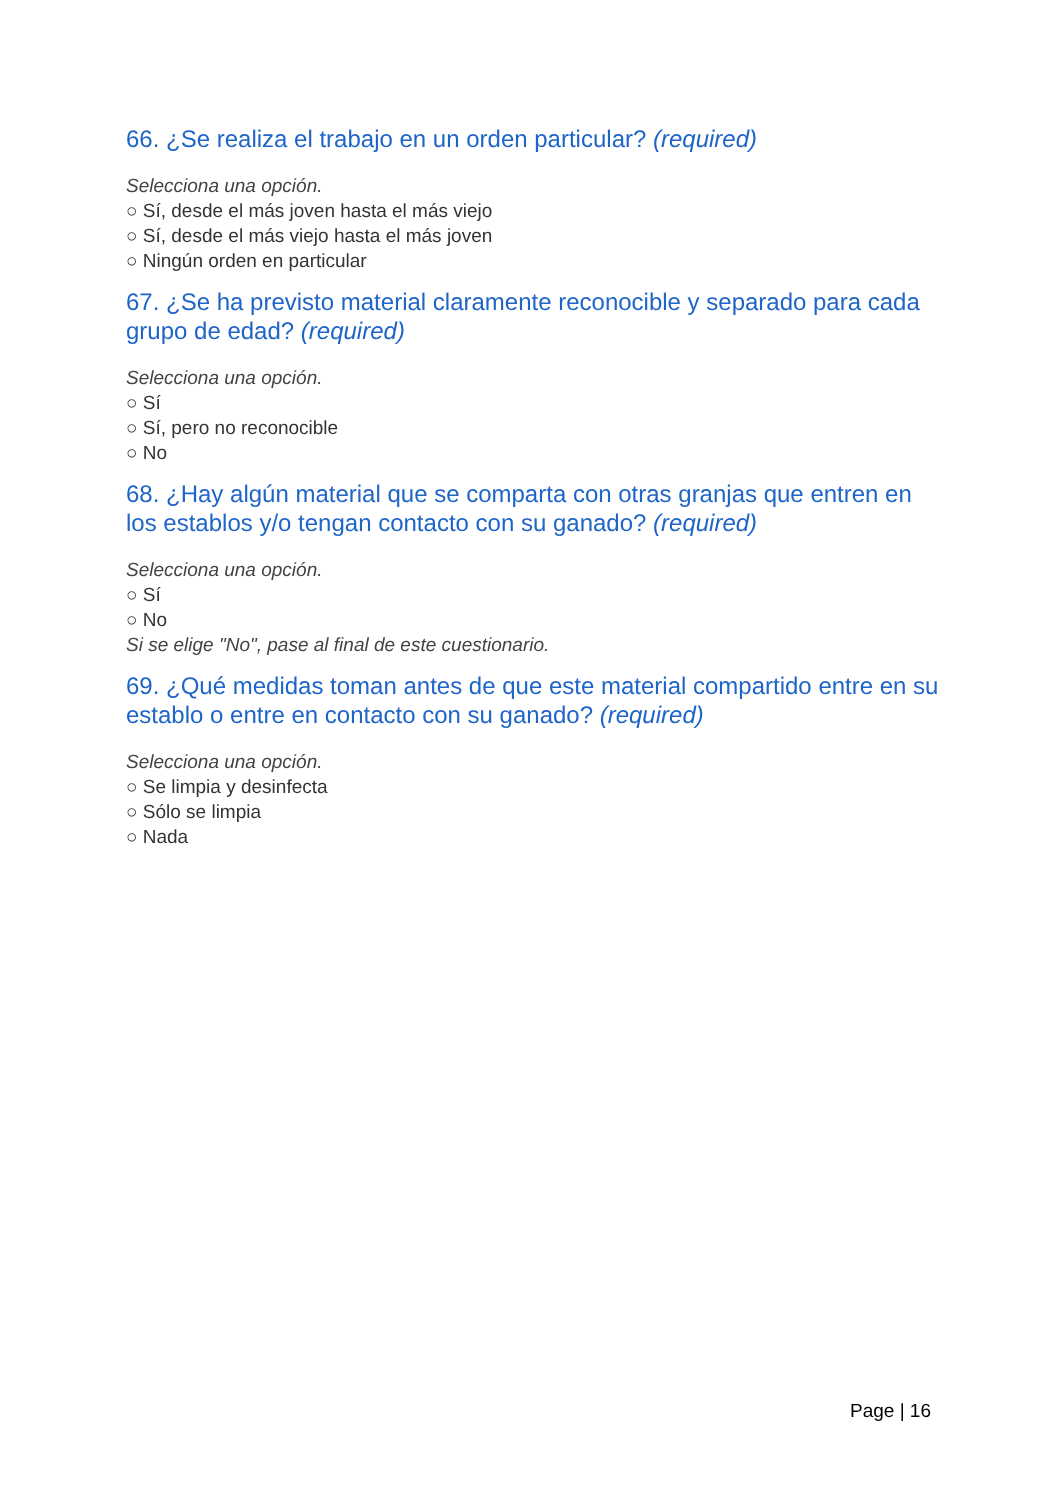66. ¿Se realiza el trabajo en un orden particular? (required)
Selecciona una opción.
○ Sí, desde el más joven hasta el más viejo
○ Sí, desde el más viejo hasta el más joven
○ Ningún orden en particular
67. ¿Se ha previsto material claramente reconocible y separado para cada grupo de edad? (required)
Selecciona una opción.
○ Sí
○ Sí, pero no reconocible
○ No
68. ¿Hay algún material que se comparta con otras granjas que entren en los establos y/o tengan contacto con su ganado? (required)
Selecciona una opción.
○ Sí
○ No
Si se elige "No", pase al final de este cuestionario.
69. ¿Qué medidas toman antes de que este material compartido entre en su establo o entre en contacto con su ganado? (required)
Selecciona una opción.
○ Se limpia y desinfecta
○ Sólo se limpia
○ Nada
Page | 16